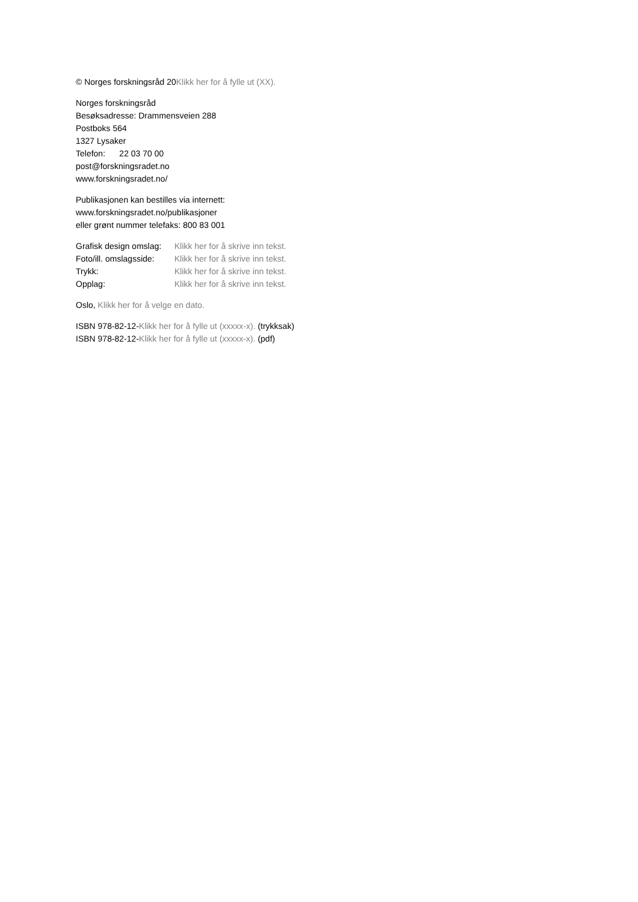© Norges forskningsråd 20Klikk her for å fylle ut (XX).
Norges forskningsråd
Besøksadresse: Drammensveien 288
Postboks 564
1327 Lysaker
Telefon: 22 03 70 00
post@forskningsradet.no
www.forskningsradet.no/
Publikasjonen kan bestilles via internett:
www.forskningsradet.no/publikasjoner
eller grønt nummer telefaks: 800 83 001
Grafisk design omslag: Klikk her for å skrive inn tekst.
Foto/ill. omslagsside: Klikk her for å skrive inn tekst.
Trykk: Klikk her for å skrive inn tekst.
Opplag: Klikk her for å skrive inn tekst.
Oslo, Klikk her for å velge en dato.
ISBN 978-82-12-Klikk her for å fylle ut (xxxxx-x). (trykksak)
ISBN 978-82-12-Klikk her for å fylle ut (xxxxx-x). (pdf)